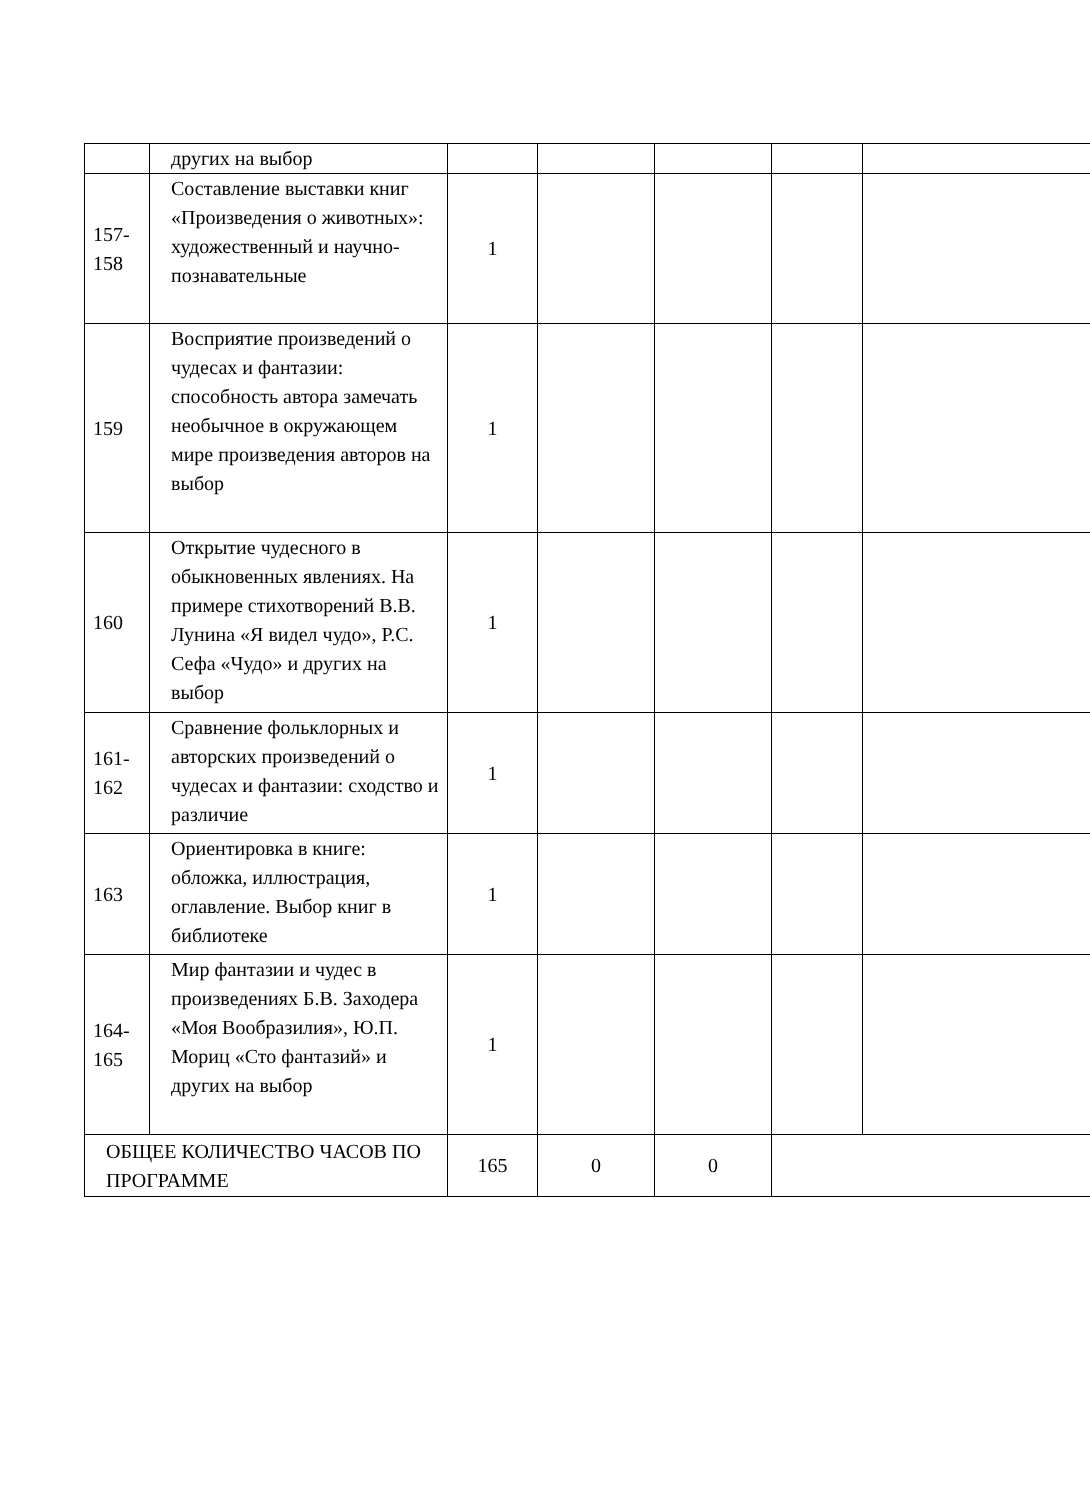| | других на выбор | | | | | |
| 157- 158 | Составление выставки книг «Произведения о животных»: художественный и научно-познавательные | 1 | | | | |
| 159 | Восприятие произведений о чудесах и фантазии: способность автора замечать необычное в окружающем мире произведения авторов на выбор | 1 | | | | |
| 160 | Открытие чудесного в обыкновенных явлениях. На примере стихотворений В.В. Лунина «Я видел чудо», Р.С. Сефа «Чудо» и других на выбор | 1 | | | | |
| 161- 162 | Сравнение фольклорных и авторских произведений о чудесах и фантазии: сходство и различие | 1 | | | | |
| 163 | Ориентировка в книге: обложка, иллюстрация, оглавление. Выбор книг в библиотеке | 1 | | | | |
| 164- 165 | Мир фантазии и чудес в произведениях Б.В. Заходера «Моя Вообразилия», Ю.П. Мориц «Сто фантазий» и других на выбор | 1 | | | | |
| ОБЩЕЕ КОЛИЧЕСТВО ЧАСОВ ПО ПРОГРАММЕ | | 165 | 0 | 0 | | |